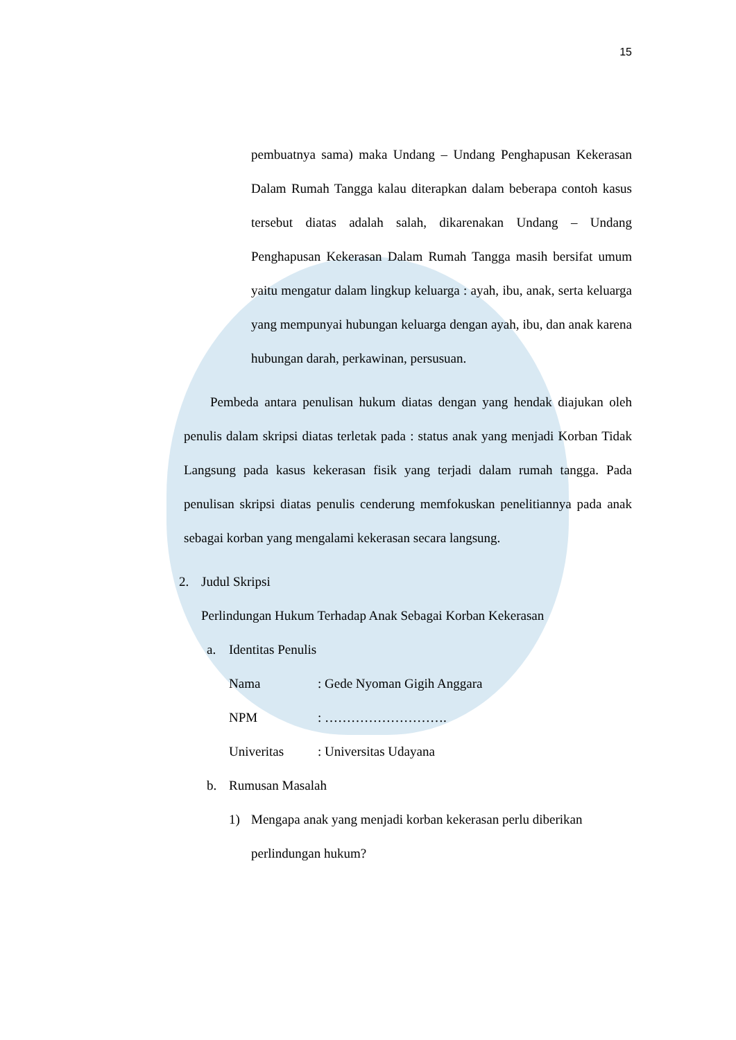15
pembuatnya sama) maka Undang – Undang Penghapusan Kekerasan Dalam Rumah Tangga kalau diterapkan dalam beberapa contoh kasus tersebut diatas adalah salah, dikarenakan Undang – Undang Penghapusan Kekerasan Dalam Rumah Tangga masih bersifat umum yaitu mengatur dalam lingkup keluarga : ayah, ibu, anak, serta keluarga yang mempunyai hubungan keluarga dengan ayah, ibu, dan anak karena hubungan darah, perkawinan, persusuan.
Pembeda antara penulisan hukum diatas dengan yang hendak diajukan oleh penulis dalam skripsi diatas terletak pada : status anak yang menjadi Korban Tidak Langsung pada kasus kekerasan fisik yang terjadi dalam rumah tangga. Pada penulisan skripsi diatas penulis cenderung memfokuskan penelitiannya pada anak sebagai korban yang mengalami kekerasan secara langsung.
2. Judul Skripsi
Perlindungan Hukum Terhadap Anak Sebagai Korban Kekerasan
a. Identitas Penulis
Nama: Gede Nyoman Gigih Anggara
NPM: ……………………….
Univeritas: Universitas Udayana
b. Rumusan Masalah
1) Mengapa anak yang menjadi korban kekerasan perlu diberikan perlindungan hukum?